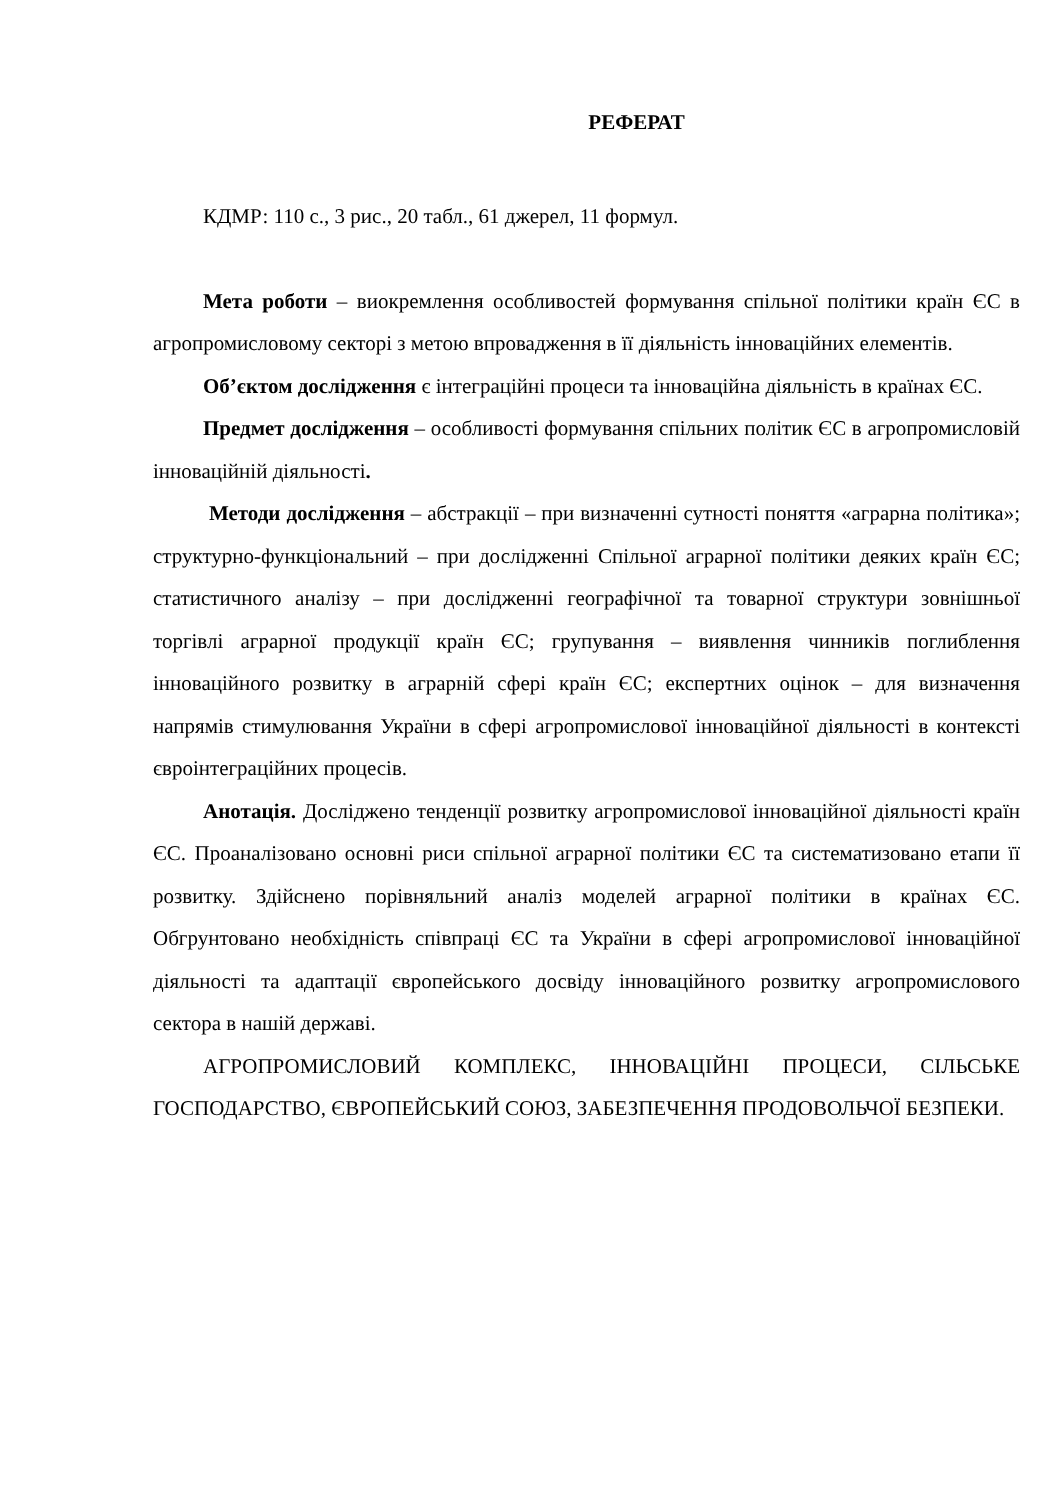РЕФЕРАТ
КДМР: 110 с., 3 рис., 20 табл., 61 джерел, 11 формул.
Мета роботи – виокремлення особливостей формування спільної політики країн ЄС в агропромисловому секторі з метою впровадження в її діяльність інноваційних елементів.
Об’єктом дослідження є інтеграційні процеси та інноваційна діяльність в країнах ЄС.
Предмет дослідження – особливості формування спільних політик ЄС в агропромисловій інноваційній діяльності.
Методи дослідження – абстракції – при визначенні сутності поняття «аграрна політика»; структурно-функціональний – при дослідженні Спільної аграрної політики деяких країн ЄС; статистичного аналізу – при дослідженні географічної та товарної структури зовнішньої торгівлі аграрної продукції країн ЄС; групування – виявлення чинників поглиблення інноваційного розвитку в аграрній сфері країн ЄС; експертних оцінок – для визначення напрямів стимулювання України в сфері агропромислової інноваційної діяльності в контексті євроінтеграційних процесів.
Анотація. Досліджено тенденції розвитку агропромислової інноваційної діяльності країн ЄС. Проаналізовано основні риси спільної аграрної політики ЄС та систематизовано етапи її розвитку. Здійснено порівняльний аналіз моделей аграрної політики в країнах ЄС. Обгрунтовано необхідність співпраці ЄС та України в сфері агропромислової інноваційної діяльності та адаптації європейського досвіду інноваційного розвитку агропромислового сектора в нашій державі.
АГРОПРОМИСЛОВИЙ КОМПЛЕКС, ІННОВАЦІЙНІ ПРОЦЕСИ, СІЛЬСЬКЕ ГОСПОДАРСТВО, ЄВРОПЕЙСЬКИЙ СОЮЗ, ЗАБЕЗПЕЧЕННЯ ПРОДОВОЛЬЧОЇ БЕЗПЕКИ.